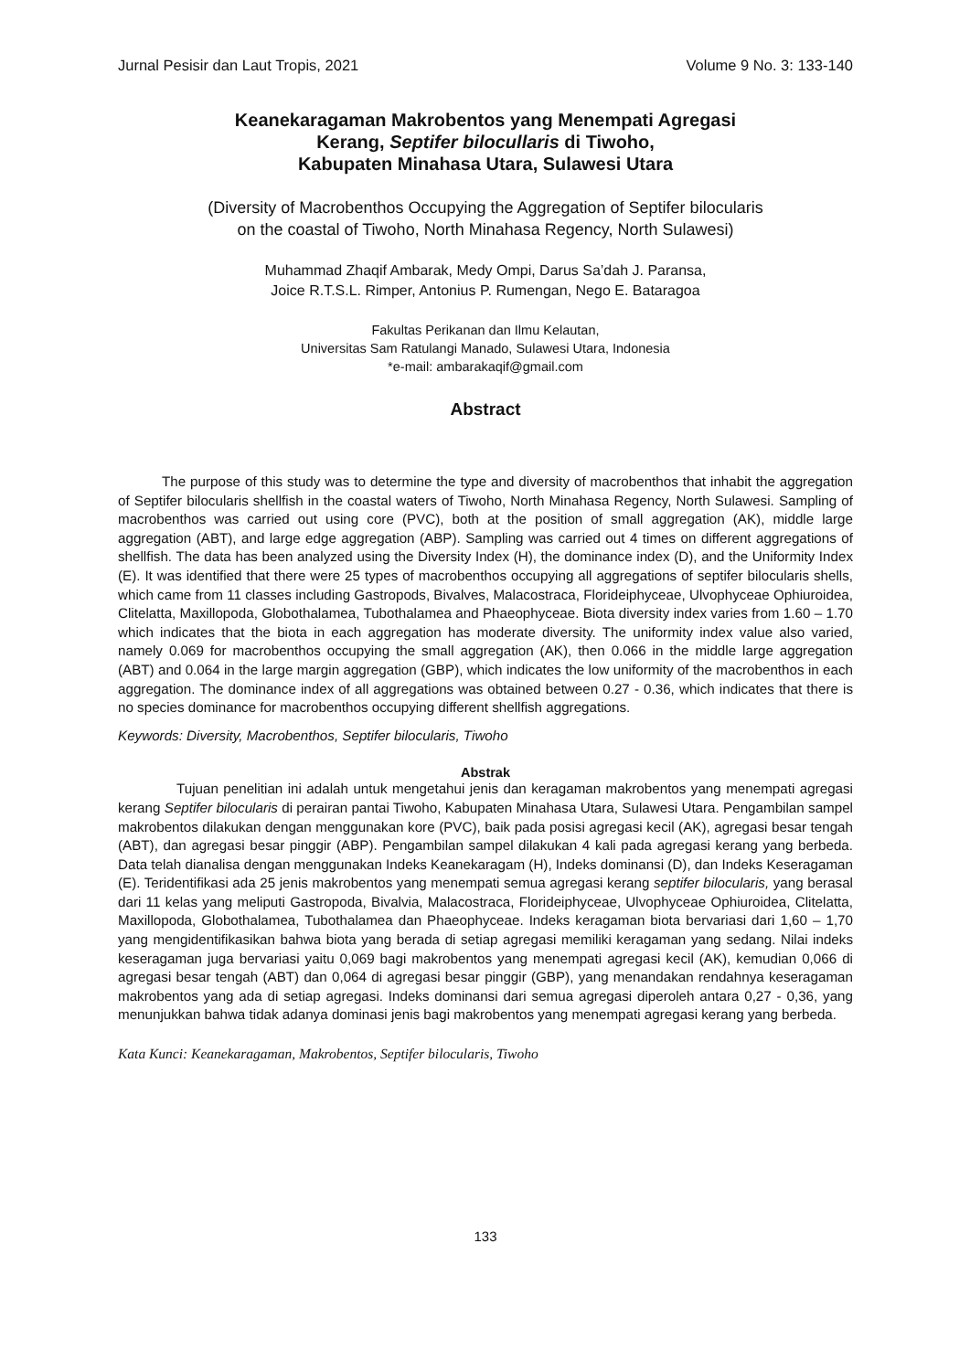Jurnal Pesisir dan Laut Tropis, 2021 Volume 9 No. 3: 133-140
Keanekaragaman Makrobentos yang Menempati Agregasi
Kerang, Septifer bilocullaris di Tiwoho,
Kabupaten Minahasa Utara, Sulawesi Utara
(Diversity of Macrobenthos Occupying the Aggregation of Septifer bilocularis
on the coastal of Tiwoho, North Minahasa Regency, North Sulawesi)
Muhammad Zhaqif Ambarak, Medy Ompi, Darus Sa’dah J. Paransa,
Joice R.T.S.L. Rimper, Antonius P. Rumengan, Nego E. Bataragoa
Fakultas Perikanan dan Ilmu Kelautan,
Universitas Sam Ratulangi Manado, Sulawesi Utara, Indonesia
*e-mail: ambarakaqif@gmail.com
Abstract
The purpose of this study was to determine the type and diversity of macrobenthos that inhabit the aggregation of Septifer bilocularis shellfish in the coastal waters of Tiwoho, North Minahasa Regency, North Sulawesi. Sampling of macrobenthos was carried out using core (PVC), both at the position of small aggregation (AK), middle large aggregation (ABT), and large edge aggregation (ABP). Sampling was carried out 4 times on different aggregations of shellfish. The data has been analyzed using the Diversity Index (H), the dominance index (D), and the Uniformity Index (E). It was identified that there were 25 types of macrobenthos occupying all aggregations of septifer bilocularis shells, which came from 11 classes including Gastropods, Bivalves, Malacostraca, Florideiphyceae, Ulvophyceae Ophiuroidea, Clitelatta, Maxillopoda, Globothalamea, Tubothalamea and Phaeophyceae. Biota diversity index varies from 1.60 – 1.70 which indicates that the biota in each aggregation has moderate diversity. The uniformity index value also varied, namely 0.069 for macrobenthos occupying the small aggregation (AK), then 0.066 in the middle large aggregation (ABT) and 0.064 in the large margin aggregation (GBP), which indicates the low uniformity of the macrobenthos in each aggregation. The dominance index of all aggregations was obtained between 0.27 - 0.36, which indicates that there is no species dominance for macrobenthos occupying different shellfish aggregations.
Keywords: Diversity, Macrobenthos, Septifer bilocularis, Tiwoho
Abstrak
Tujuan penelitian ini adalah untuk mengetahui jenis dan keragaman makrobentos yang menempati agregasi kerang Septifer bilocularis di perairan pantai Tiwoho, Kabupaten Minahasa Utara, Sulawesi Utara. Pengambilan sampel makrobentos dilakukan dengan menggunakan kore (PVC), baik pada posisi agregasi kecil (AK), agregasi besar tengah (ABT), dan agregasi besar pinggir (ABP). Pengambilan sampel dilakukan 4 kali pada agregasi kerang yang berbeda. Data telah dianalisa dengan menggunakan Indeks Keanekaragam (H), Indeks dominansi (D), dan Indeks Keseragaman (E). Teridentifikasi ada 25 jenis makrobentos yang menempati semua agregasi kerang septifer bilocularis, yang berasal dari 11 kelas yang meliputi Gastropoda, Bivalvia, Malacostraca, Florideiphyceae, Ulvophyceae Ophiuroidea, Clitelatta, Maxillopoda, Globothalamea, Tubothalamea dan Phaeophyceae. Indeks keragaman biota bervariasi dari 1,60 – 1,70 yang mengidentifikasikan bahwa biota yang berada di setiap agregasi memiliki keragaman yang sedang. Nilai indeks keseragaman juga bervariasi yaitu 0,069 bagi makrobentos yang menempati agregasi kecil (AK), kemudian 0,066 di agregasi besar tengah (ABT) dan 0,064 di agregasi besar pinggir (GBP), yang menandakan rendahnya keseragaman makrobentos yang ada di setiap agregasi. Indeks dominansi dari semua agregasi diperoleh antara 0,27 - 0,36, yang menunjukkan bahwa tidak adanya dominasi jenis bagi makrobentos yang menempati agregasi kerang yang berbeda.
Kata Kunci: Keanekaragaman, Makrobentos, Septifer bilocularis, Tiwoho
133